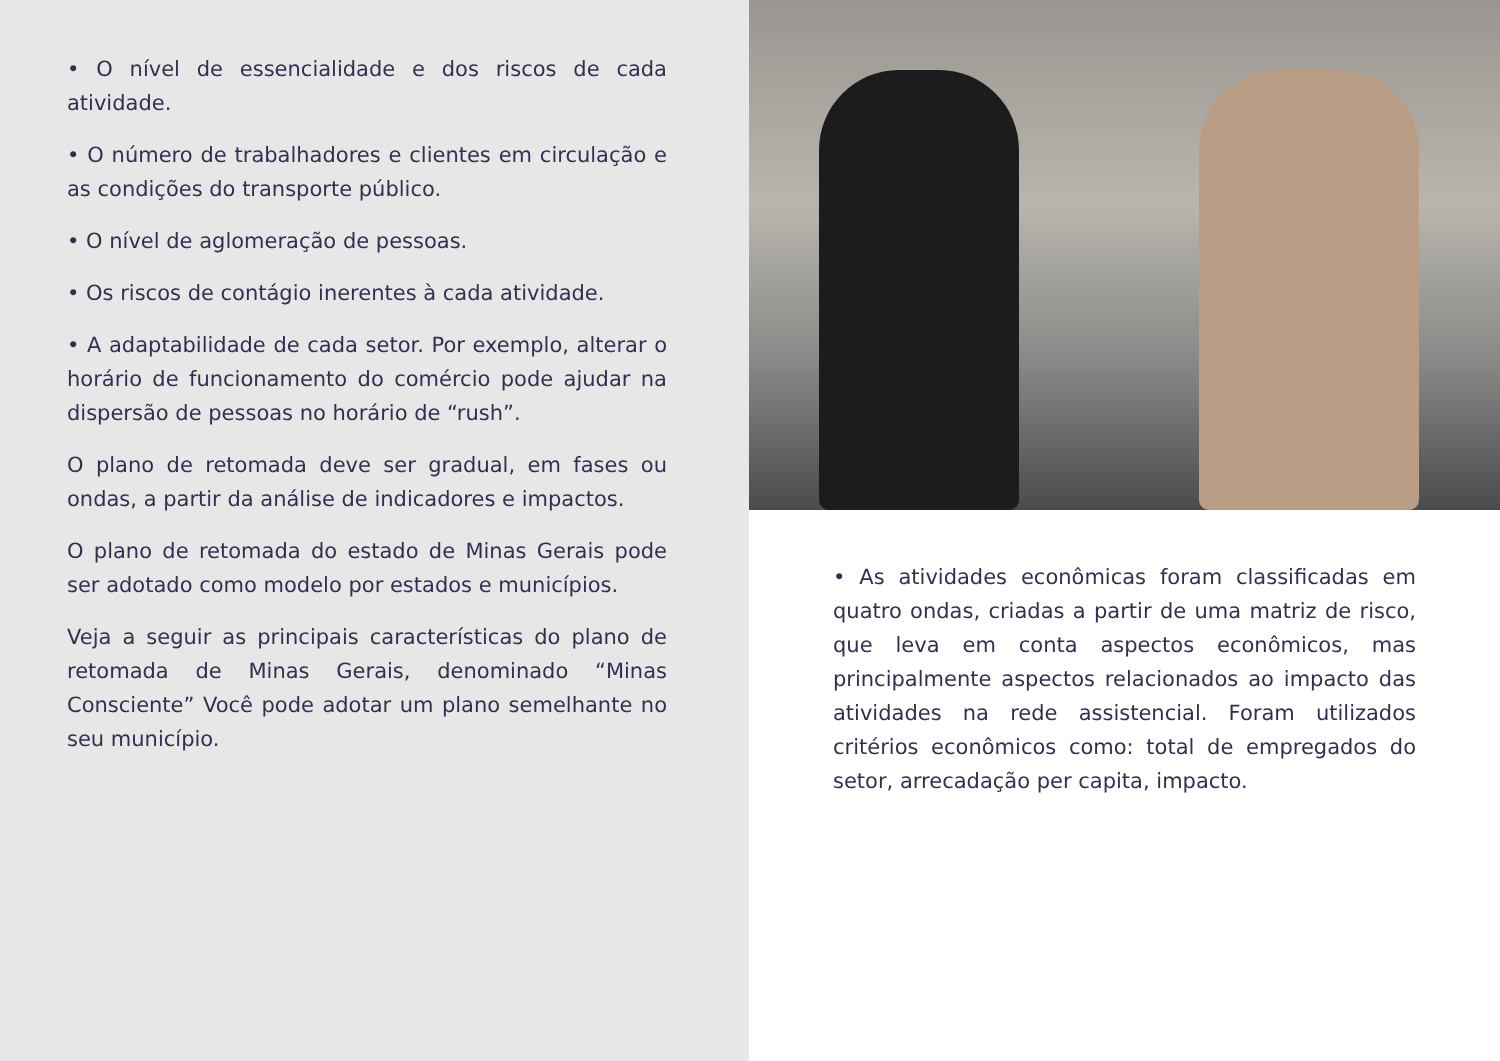• O nível de essencialidade e dos riscos de cada atividade.
• O número de trabalhadores e clientes em circulação e as condições do transporte público.
• O nível de aglomeração de pessoas.
• Os riscos de contágio inerentes à cada atividade.
• A adaptabilidade de cada setor. Por exemplo, alterar o horário de funcionamento do comércio pode ajudar na dispersão de pessoas no horário de “rush”.
O plano de retomada deve ser gradual, em fases ou ondas, a partir da análise de indicadores e impactos.
O plano de retomada do estado de Minas Gerais pode ser adotado como modelo por estados e municípios.
Veja a seguir as principais características do plano de retomada de Minas Gerais, denominado “Minas Consciente” Você pode adotar um plano semelhante no seu município.
• As atividades econômicas foram classificadas em quatro ondas, criadas a partir de uma matriz de risco, que leva em conta aspectos econômicos, mas principalmente aspectos relacionados ao impacto das atividades na rede assistencial. Foram utilizados critérios econômicos como: total de empregados do setor, arrecadação per capita, impacto.